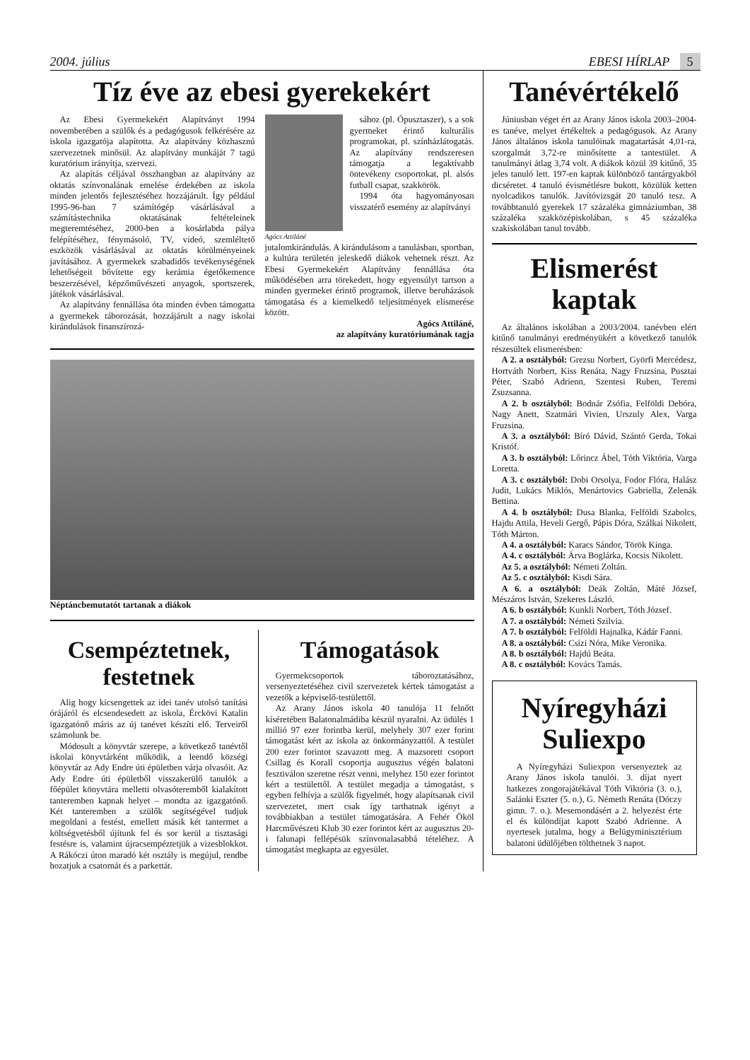2004. július EBESI HÍRLAP 5
Tíz éve az ebesi gyerekekért
Az Ebesi Gyermekekért Alapítványt 1994 novemberében a szülők és a pedagógusok felkérésére az iskola igazgatója alapította. Az alapítvány közhasznú szervezetnek minősül. Az alapítvány munkáját 7 tagú kuratórium irányítja, szervezi.
Az alapítás céljával összhangban az alapítvány az oktatás színvonalának emelése érdekében az iskola minden jelentős fejlesztéséhez hozzájárult. Így például 1995-96-ban 7 számítógép vásárlásával a számítástechnika oktatásának feltételeinek megteremtéséhez, 2000-ben a kosárlabda pálya felépítéséhez, fénymásoló, TV, videó, szemléltető eszközök vásárlásával az oktatás körülményeinek javításához. A gyermekek szabadidős tevékenységének lehetőségeit bővítette egy kerámia égetőkemence beszerzésével, képzőművészeti anyagok, sportszerek, játékok vásárlásával.
Az alapítvány fennállása óta minden évben támogatta a gyermekek táborozását, hozzájárult a nagy iskolai kirándulások finanszírozá-
Agócs Attiláné
sához (pl. Ópusztaszer), s a sok gyermeket érintő kulturális programokat, pl. színházlátogatás. Az alapítvány rendszeresen támogatja a legaktívabb öntevékeny csoportokat, pl. alsós futball csapat, szakkörök.
1994 óta hagyományosan visszatérő esemény az alapítványi
jutalomkirándulás. A kirándulásom a tanulásban, sportban, a kultúra területén jeleskedő diákok vehetnek részt. Az Ebesi Gyermekekért Alapítvány fennállása óta működésében arra törekedett, hogy egyensúlyt tartson a minden gyermeket érintő programok, illetve beruházások támogatása és a kiemelkedő teljesítmények elismerése között.
Agócs Attiláné,
az alapítvány kuratóriumának tagja
Néptáncbemutatót tartanak a diákok
Csempéztetnek, festetnek
Alig hogy kicsengettek az idei tanév utolsó tanítási órájáról és elcsendesedett az iskola, Érckövi Katalin igazgatónő máris az új tanévet készíti elő. Terveiről számolunk be.
Módosult a könyvtár szerepe, a következő tanévtől iskolai könyvtárként működik, a leendő községi könyvtár az Ady Endre úti épületben várja olvasóit. Az Ady Endre úti épületből visszakerülő tanulók a főépület könyvtára melletti olvasóteremből kialakított tanteremben kapnak helyet – mondta az igazgatónő. Két tanteremben a szülők segítségével tudjuk megoldani a festést, emellett másik két tantermet a költségvetésből újítunk fel és sor kerül a tisztasági festésre is, valamint újracsempéztetjük a vizesblokkot. A Rákóczi úton maradó két osztály is megújul, rendbe hozatjuk a csatornát és a parkettát.
Támogatások
Gyermekcsoportok táboroztatásához, versenyeztetéséhez civil szervezetek kértek támogatást a vezetők a képviselő-testülettől.
Az Arany János iskola 40 tanulója 11 felnőtt kíséretében Balatonalmádiba készül nyaralni. Az üdülés 1 millió 97 ezer forintba kerül, melyhely 307 ezer forint támogatást kért az iskola az önkormányzattól. A testület 200 ezer forintot szavazott meg. A mazsorett csoport Csillag és Korall csoportja augusztus végén balatoni fesztiválon szeretne részt venni, melyhez 150 ezer forintot kért a testülettől. A testület megadja a támogatást, s egyben felhívja a szülők figyelmét, hogy alapítsanak civil szervezetet, mert csak így tarthatnak igényt a továbbiakban a testület támogatására. A Fehér Ököl Harcművészeti Klub 30 ezer forintot kért az augusztus 20-i falunapi fellépésük színvonalasabbá tételéhez. A támogatást megkapta az egyesület.
Tanévértékelő
Júniusban véget ért az Arany János iskola 2003–2004-es tanéve, melyet értékeltek a pedagógusok. Az Arany János általános iskola tanulóinak magatartását 4,01-ra, szorgalmát 3,72-re minősítette a tantestület. A tanulmányi átlag 3,74 volt. A diákok közül 39 kitűnő, 35 jeles tanuló lett. 197-en kaptak különböző tantárgyakból dicséretet. 4 tanuló évismétlésre bukott, közülük ketten nyolcadikos tanulók. Javítóvizsgát 20 tanuló tesz. A továbbtanuló gyerekek 17 százaléka gimnáziumban, 38 százaléka szakközépiskolában, s 45 százaléka szakiskolában tanul tovább.
Elismerést kaptak
Az általános iskolában a 2003/2004. tanévben elért kitűnő tanulmányi eredményükért a következő tanulók részesültek elismerésben:
A 2. a osztályból: Grezsu Norbert, Györfi Mercédesz, Hortváth Norbert, Kiss Renáta, Nagy Fruzsina, Pusztai Péter, Szabó Adrienn, Szentesi Ruben, Teremi Zsuzsanna.
A 2. b osztályból: Bodnár Zsófia, Felföldi Debóra, Nagy Anett, Szatmári Vivien, Urszuly Alex, Varga Fruzsina.
A 3. a osztályból: Bíró Dávid, Szántó Gerda, Tokai Kristóf.
A 3. b osztályból: Lőrincz Ábel, Tóth Viktória, Varga Loretta.
A 3. c osztályból: Dobi Orsolya, Fodor Flóra, Halász Judit, Lukács Miklós, Menártovics Gabriella, Zelenák Bettina.
A 4. b osztályból: Dusa Blanka, Felföldi Szabolcs, Hajdu Attila, Heveli Gergő, Pápis Dóra, Szálkai Nikolett, Tóth Márton.
A 4. a osztályból: Karacs Sándor, Török Kinga.
A 4. c osztályból: Árva Boglárka, Kocsis Nikolett.
Az 5. a osztályból: Németi Zoltán.
Az 5. c osztályból: Kisdi Sára.
A 6. a osztályból: Deák Zoltán, Máté József, Mészáros István, Szekeres László.
A 6. b osztályból: Kunkli Norbert, Tóth József.
A 7. a osztályból: Németi Szilvia.
A 7. b osztályból: Felföldi Hajnalka, Kádár Fanni.
A 8. a osztályból: Csízi Nóra, Mike Veronika.
A 8. b osztályból: Hajdú Beáta.
A 8. c osztályból: Kovács Tamás.
Nyíregyházi Suliexpo
A Nyíregyházi Suliexpon versenyeztek az Arany János iskola tanulói. 3. díjat nyert hatkezes zongorajátékával Tóth Viktória (3. o.), Salánki Eszter (5. o.), G. Németh Renáta (Dóczy gimn. 7. o.). Mesemondásért a 2. helyezést érte el és különdíjat kapott Szabó Adrienne. A nyertesek jutalma, hogy a Belügyminisztérium balatoni üdülőjében tölthetnek 3 napot.